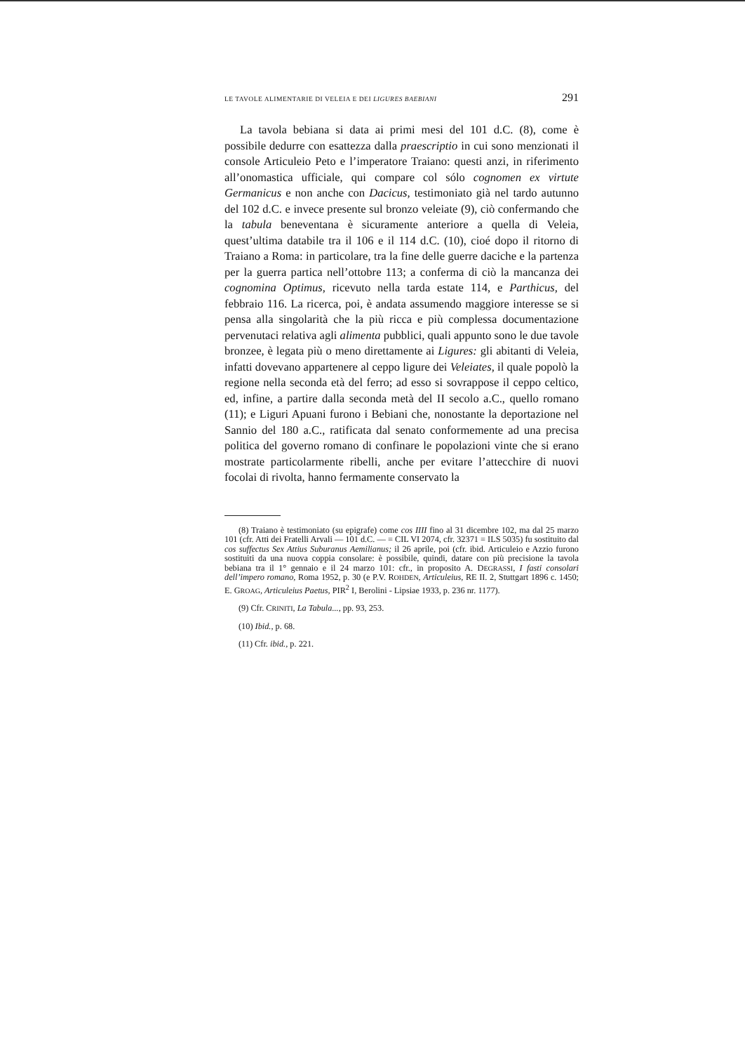LE TAVOLE ALIMENTARIE DI VELEIA E DEI LIGURES BAEBIANI 291
La tavola bebiana si data ai primi mesi del 101 d.C. (8), come è possibile dedurre con esattezza dalla praescriptio in cui sono menzionati il console Articuleio Peto e l’imperatore Traiano: questi anzi, in riferimento all’onomastica ufficiale, qui compare col sólo cognomen ex virtute Germanicus e non anche con Dacicus, testimoniato già nel tardo autunno del 102 d.C. e invece presente sul bronzo veleiate (9), ciò confermando che la tabula beneventana è sicuramente anteriore a quella di Veleia, quest’ultima databile tra il 106 e il 114 d.C. (10), cioé dopo il ritorno di Traiano a Roma: in particolare, tra la fine delle guerre daciche e la partenza per la guerra partica nell’ottobre 113; a conferma di ciò la mancanza dei cognomina Optimus, ricevuto nella tarda estate 114, e Parthicus, del febbraio 116. La ricerca, poi, è andata assumendo maggiore interesse se si pensa alla singolarità che la più ricca e più complessa documentazione pervenutaci relativa agli alimenta pubblici, quali appunto sono le due tavole bronzee, è legata più o meno direttamente ai Ligures: gli abitanti di Veleia, infatti dovevano appartenere al ceppo ligure dei Veleiates, il quale popolò la regione nella seconda età del ferro; ad esso si sovrappose il ceppo celtico, ed, infine, a partire dalla seconda metà del II secolo a.C., quello romano (11); e Liguri Apuani furono i Bebiani che, nonostante la deportazione nel Sannio del 180 a.C., ratificata dal senato conformemente ad una precisa politica del governo romano di confinare le popolazioni vinte che si erano mostrate particolarmente ribelli, anche per evitare l’attecchire di nuovi focolai di rivolta, hanno fermamente conservato la
(8) Traiano è testimoniato (su epigrafe) come cos IIII fino al 31 dicembre 102, ma dal 25 marzo 101 (cfr. Atti dei Fratelli Arvali — 101 d.C. — = CIL VI 2074, cfr. 32371 = ILS 5035) fu sostituito dal cos suffectus Sex Attius Suburanus Aemilianus; il 26 aprile, poi (cfr. ibid. Articuleio e Azzio furono sostituiti da una nuova coppia consolare: è possibile, quindi, datare con più precisione la tavola bebiana tra il 1° gennaio e il 24 marzo 101: cfr., in proposito A. DEGRASSI, I fasti consolari dell’impero romano, Roma 1952, p. 30 (e P.V. ROHDEN, Articuleius, RE II. 2, Stuttgart 1896 c. 1450; E. GROAG, Articuleius Paetus, PIR<sup>2</sup> I, Berolini - Lipsiae 1933, p. 236 nr. 1177).
(9) Cfr. CRINITI, La Tabula..., pp. 93, 253.
(10) Ibid., p. 68.
(11) Cfr. ibid., p. 221.